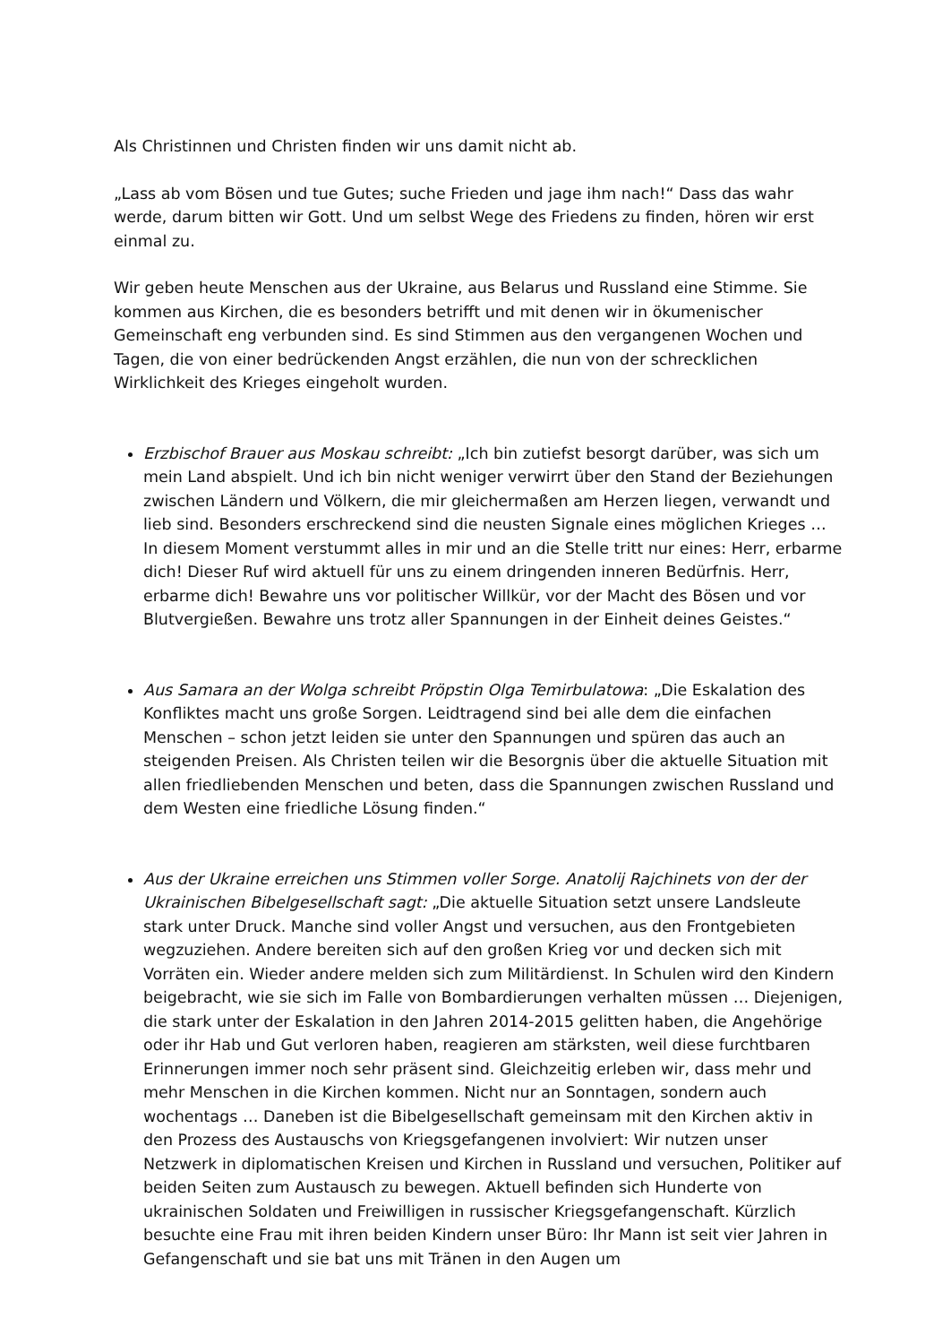Als Christinnen und Christen finden wir uns damit nicht ab.
„Lass ab vom Bösen und tue Gutes; suche Frieden und jage ihm nach!“ Dass das wahr werde, darum bitten wir Gott. Und um selbst Wege des Friedens zu finden, hören wir erst einmal zu.
Wir geben heute Menschen aus der Ukraine, aus Belarus und Russland eine Stimme. Sie kommen aus Kirchen, die es besonders betrifft und mit denen wir in ökumenischer Gemeinschaft eng verbunden sind. Es sind Stimmen aus den vergangenen Wochen und Tagen, die von einer bedrückenden Angst erzählen, die nun von der schrecklichen Wirklichkeit des Krieges eingeholt wurden.
Erzbischof Brauer aus Moskau schreibt: „Ich bin zutiefst besorgt darüber, was sich um mein Land abspielt. Und ich bin nicht weniger verwirrt über den Stand der Beziehungen zwischen Ländern und Völkern, die mir gleichermaßen am Herzen liegen, verwandt und lieb sind. Besonders erschreckend sind die neusten Signale eines möglichen Krieges … In diesem Moment verstummt alles in mir und an die Stelle tritt nur eines: Herr, erbarme dich! Dieser Ruf wird aktuell für uns zu einem dringenden inneren Bedürfnis. Herr, erbarme dich! Bewahre uns vor politischer Willkür, vor der Macht des Bösen und vor Blutvergießen. Bewahre uns trotz aller Spannungen in der Einheit deines Geistes.“
Aus Samara an der Wolga schreibt Pröpstin Olga Temirbulatowa: „Die Eskalation des Konfliktes macht uns große Sorgen. Leidtragend sind bei alle dem die einfachen Menschen – schon jetzt leiden sie unter den Spannungen und spüren das auch an steigenden Preisen. Als Christen teilen wir die Besorgnis über die aktuelle Situation mit allen friedliebenden Menschen und beten, dass die Spannungen zwischen Russland und dem Westen eine friedliche Lösung finden.“
Aus der Ukraine erreichen uns Stimmen voller Sorge. Anatolij Rajchinets von der der Ukrainischen Bibelgesellschaft sagt: „Die aktuelle Situation setzt unsere Landsleute stark unter Druck. Manche sind voller Angst und versuchen, aus den Frontgebieten wegzuziehen. Andere bereiten sich auf den großen Krieg vor und decken sich mit Vorräten ein. Wieder andere melden sich zum Militärdienst. In Schulen wird den Kindern beigebracht, wie sie sich im Falle von Bombardierungen verhalten müssen … Diejenigen, die stark unter der Eskalation in den Jahren 2014-2015 gelitten haben, die Angehörige oder ihr Hab und Gut verloren haben, reagieren am stärksten, weil diese furchtbaren Erinnerungen immer noch sehr präsent sind. Gleichzeitig erleben wir, dass mehr und mehr Menschen in die Kirchen kommen. Nicht nur an Sonntagen, sondern auch wochentags … Daneben ist die Bibelgesellschaft gemeinsam mit den Kirchen aktiv in den Prozess des Austauschs von Kriegsgefangenen involviert: Wir nutzen unser Netzwerk in diplomatischen Kreisen und Kirchen in Russland und versuchen, Politiker auf beiden Seiten zum Austausch zu bewegen. Aktuell befinden sich Hunderte von ukrainischen Soldaten und Freiwilligen in russischer Kriegsgefangenschaft. Kürzlich besuchte eine Frau mit ihren beiden Kindern unser Büro: Ihr Mann ist seit vier Jahren in Gefangenschaft und sie bat uns mit Tränen in den Augen um